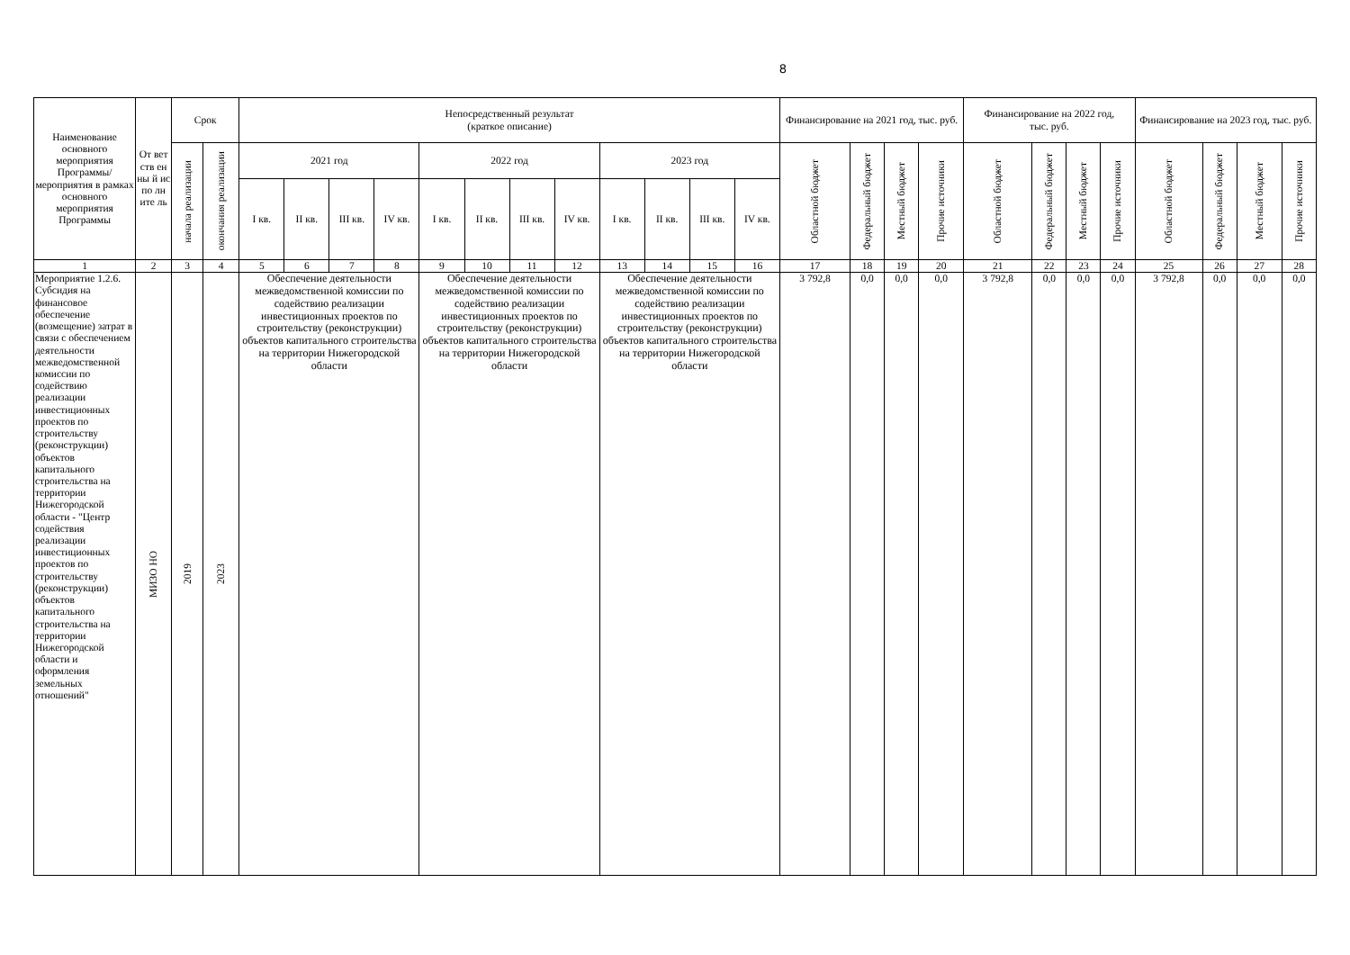8
| Наименование основного мероприятия Программы/ мероприятия в рамках основного мероприятия Программы | От вет ств ен ны й ис по лн ите ль | Срок | | Непосредственный результат (краткое описание) | | | | | | | | | | | | Финансирование на 2021 год, тыс. руб. | | | | Финансирование на 2022 год, тыс. руб. | | | | Финансирование на 2023 год, тыс. руб. | | | |
| --- | --- | --- | --- | --- | --- | --- | --- | --- | --- | --- | --- | --- | --- | --- | --- | --- | --- | --- | --- | --- | --- | --- | --- | --- | --- | --- | --- |
| | | начала реализации | окончания реализации | 2021 год | | | | 2022 год | | | | 2023 год | | | | Областной бюджет | Федеральный бюджет | Местный бюджет | Прочие источники | Областной бюджет | Федеральный бюджет | Местный бюджет | Прочие источники | Областной бюджет | Федеральный бюджет | Местный бюджет | Прочие источники |
| | | | | I кв. | II кв. | III кв. | IV кв. | I кв. | II кв. | III кв. | IV кв. | I кв. | II кв. | III кв. | IV кв. | | | | | | | | | | | | |
| 1 | 2 | 3 | 4 | 5 | 6 | 7 | 8 | 9 | 10 | 11 | 12 | 13 | 14 | 15 | 16 | 17 | 18 | 19 | 20 | 21 | 22 | 23 | 24 | 25 | 26 | 27 | 28 |
| Мероприятие 1.2.6. Субсидия на финансовое обеспечение (возмещение) затрат в связи с обеспечением деятельности межведомственной комиссии по содействию реализации инвестиционных проектов по строительству (реконструкции) объектов капитального строительства на территории Нижегородской области - "Центр содействия реализации инвестиционных проектов по строительству (реконструкции) объектов капитального строительства на территории Нижегородской области и оформления земельных отношений" | МИЗО НО | 2019 | 2023 | Обеспечение деятельности межведомственной комиссии по содействию реализации инвестиционных проектов по строительству (реконструкции) объектов капитального строительства на территории Нижегородской области | | | | Обеспечение деятельности межведомственной комиссии по содействию реализации инвестиционных проектов по строительству (реконструкции) объектов капитального строительства на территории Нижегородской области | | | | Обеспечение деятельности межведомственной комиссии по содействию реализации инвестиционных проектов по строительству (реконструкции) объектов капитального строительства на территории Нижегородской области | | | | 3 792,8 | 0,0 | 0,0 | 0,0 | 3 792,8 | 0,0 | 0,0 | 0,0 | 3 792,8 | 0,0 | 0,0 | 0,0 |